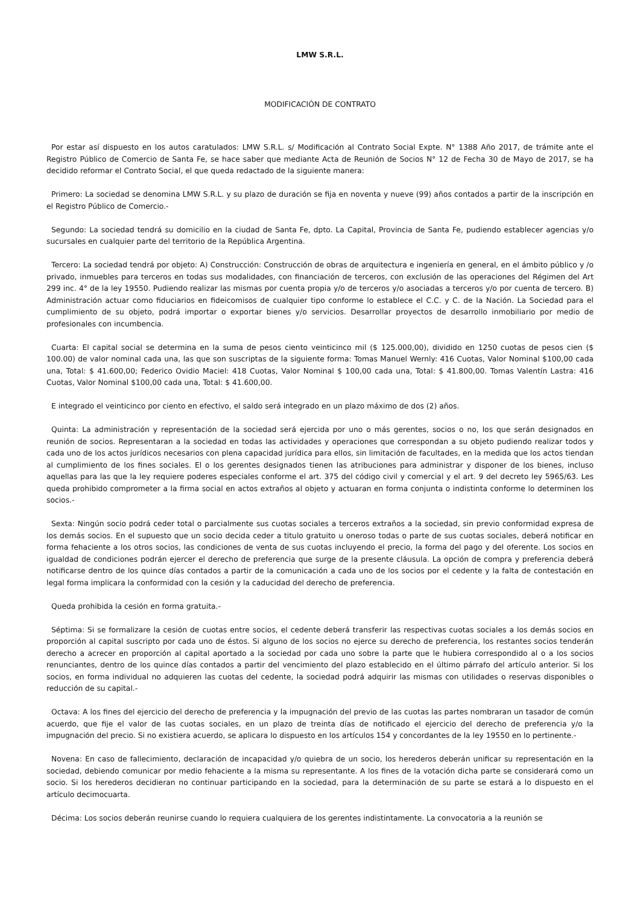LMW S.R.L.
MODIFICACIÓN DE CONTRATO
Por estar así dispuesto en los autos caratulados: LMW S.R.L. s/ Modificación al Contrato Social Expte. N° 1388 Año 2017, de trámite ante el Registro Público de Comercio de Santa Fe, se hace saber que mediante Acta de Reunión de Socios N° 12 de Fecha 30 de Mayo de 2017, se ha decidido reformar el Contrato Social, el que queda redactado de la siguiente manera:
Primero: La sociedad se denomina LMW S.R.L. y su plazo de duración se fija en noventa y nueve (99) años contados a partir de la inscripción en el Registro Público de Comercio.-
Segundo: La sociedad tendrá su domicilio en la ciudad de Santa Fe, dpto. La Capital, Provincia de Santa Fe, pudiendo establecer agencias y/o sucursales en cualquier parte del territorio de la República Argentina.
Tercero: La sociedad tendrá por objeto: A) Construcción: Construcción de obras de arquitectura e ingeniería en general, en el ámbito público y /o privado, inmuebles para terceros en todas sus modalidades, con financiación de terceros, con exclusión de las operaciones del Régimen del Art 299 inc. 4° de la ley 19550. Pudiendo realizar las mismas por cuenta propia y/o de terceros y/o asociadas a terceros y/o por cuenta de tercero. B) Administración actuar como fiduciarios en fideicomisos de cualquier tipo conforme lo establece el C.C. y C. de la Nación. La Sociedad para el cumplimiento de su objeto, podrá importar o exportar bienes y/o servicios. Desarrollar proyectos de desarrollo inmobiliario por medio de profesionales con incumbencia.
Cuarta: El capital social se determina en la suma de pesos ciento veinticinco mil ($ 125.000,00), dividido en 1250 cuotas de pesos cien ($ 100.00) de valor nominal cada una, las que son suscriptas de la siguiente forma: Tomas Manuel Wernly: 416 Cuotas, Valor Nominal $100,00 cada una, Total: $ 41.600,00; Federico Ovidio Maciel: 418 Cuotas, Valor Nominal $ 100,00 cada una, Total: $ 41.800,00. Tomas Valentín Lastra: 416 Cuotas, Valor Nominal $100,00 cada una, Total: $ 41.600,00.
E integrado el veinticinco por ciento en efectivo, el saldo será integrado en un plazo máximo de dos (2) años.
Quinta: La administración y representación de la sociedad será ejercida por uno o más gerentes, socios o no, los que serán designados en reunión de socios. Representaran a la sociedad en todas las actividades y operaciones que correspondan a su objeto pudiendo realizar todos y cada uno de los actos jurídicos necesarios con plena capacidad jurídica para ellos, sin limitación de facultades, en la medida que los actos tiendan al cumplimiento de los fines sociales. El o los gerentes designados tienen las atribuciones para administrar y disponer de los bienes, incluso aquellas para las que la ley requiere poderes especiales conforme el art. 375 del código civil y comercial y el art. 9 del decreto ley 5965/63. Les queda prohibido comprometer a la firma social en actos extraños al objeto y actuaran en forma conjunta o indistinta conforme lo determinen los socios.-
Sexta: Ningún socio podrá ceder total o parcialmente sus cuotas sociales a terceros extraños a la sociedad, sin previo conformidad expresa de los demás socios. En el supuesto que un socio decida ceder a titulo gratuito u oneroso todas o parte de sus cuotas sociales, deberá notificar en forma fehaciente a los otros socios, las condiciones de venta de sus cuotas incluyendo el precio, la forma del pago y del oferente. Los socios en igualdad de condiciones podrán ejercer el derecho de preferencia que surge de la presente cláusula. La opción de compra y preferencia deberá notificarse dentro de los quince días contados a partir de la comunicación a cada uno de los socios por el cedente y la falta de contestación en legal forma implicara la conformidad con la cesión y la caducidad del derecho de preferencia.
Queda prohibida la cesión en forma gratuita.-
Séptima: Si se formalizare la cesión de cuotas entre socios, el cedente deberá transferir las respectivas cuotas sociales a los demás socios en proporción al capital suscripto por cada uno de éstos. Si alguno de los socios no ejerce su derecho de preferencia, los restantes socios tenderán derecho a acrecer en proporción al capital aportado a la sociedad por cada uno sobre la parte que le hubiera correspondido al o a los socios renunciantes, dentro de los quince días contados a partir del vencimiento del plazo establecido en el último párrafo del artículo anterior. Si los socios, en forma individual no adquieren las cuotas del cedente, la sociedad podrá adquirir las mismas con utilidades o reservas disponibles o reducción de su capital.-
Octava: A los fines del ejercicio del derecho de preferencia y la impugnación del previo de las cuotas las partes nombraran un tasador de común acuerdo, que fije el valor de las cuotas sociales, en un plazo de treinta días de notificado el ejercicio del derecho de preferencia y/o la impugnación del precio. Si no existiera acuerdo, se aplicara lo dispuesto en los artículos 154 y concordantes de la ley 19550 en lo pertinente.-
Novena: En caso de fallecimiento, declaración de incapacidad y/o quiebra de un socio, los herederos deberán unificar su representación en la sociedad, debiendo comunicar por medio fehaciente a la misma su representante. A los fines de la votación dicha parte se considerará como un socio. Si los herederos decidieran no continuar participando en la sociedad, para la determinación de su parte se estará a lo dispuesto en el artículo decimocuarta.
Décima: Los socios deberán reunirse cuando lo requiera cualquiera de los gerentes indistintamente. La convocatoria a la reunión se